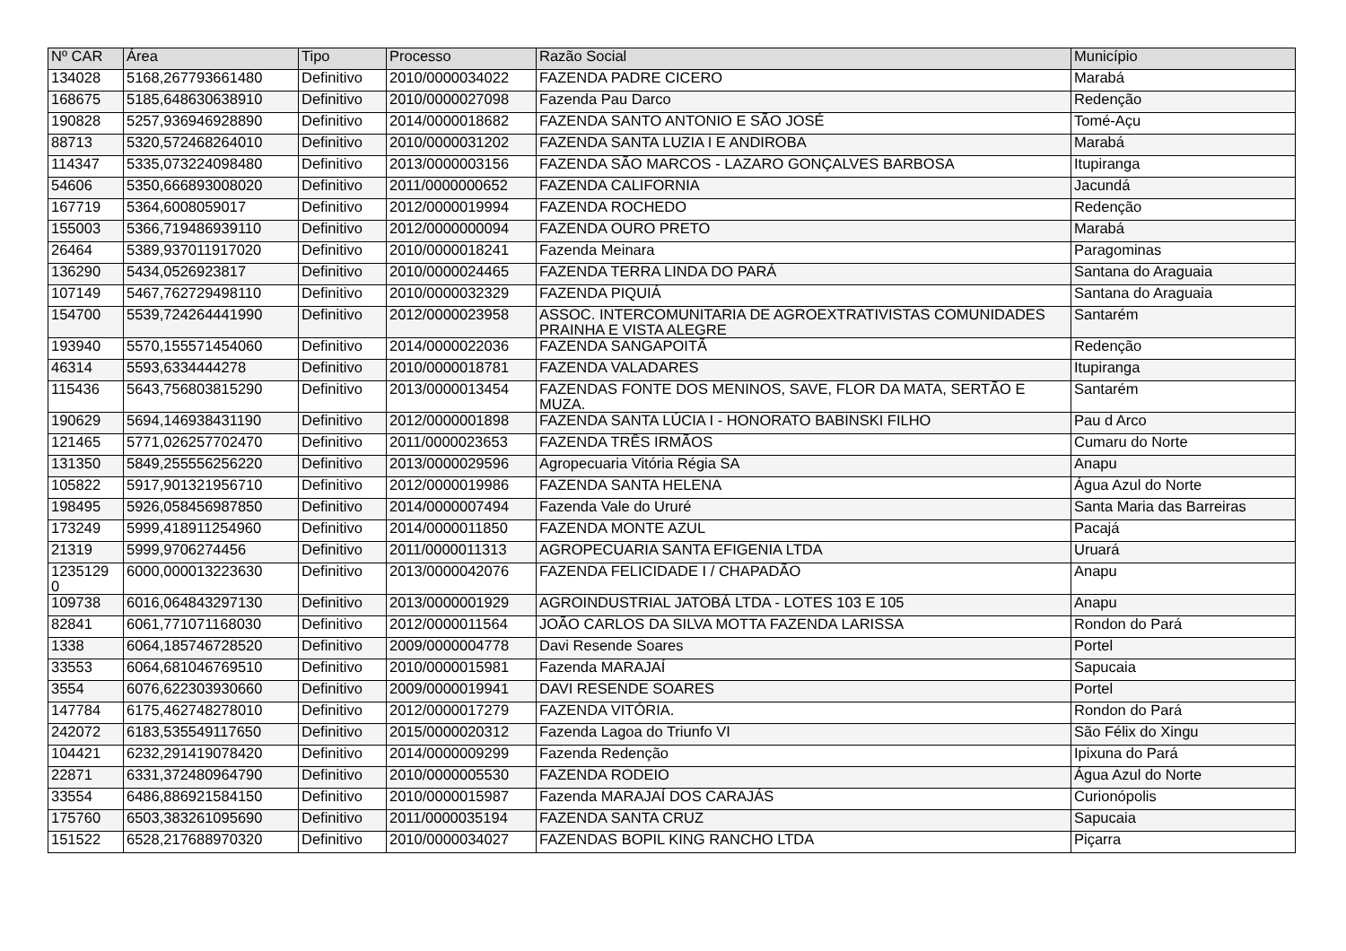| Nº CAR | Área | Tipo | Processo | Razão Social | Município |
| --- | --- | --- | --- | --- | --- |
| 134028 | 5168,267793661480 | Definitivo | 2010/0000034022 | FAZENDA PADRE CICERO | Marabá |
| 168675 | 5185,648630638910 | Definitivo | 2010/0000027098 | Fazenda Pau Darco | Redenção |
| 190828 | 5257,936946928890 | Definitivo | 2014/0000018682 | FAZENDA SANTO ANTONIO E SÃO JOSÉ | Tomé-Açu |
| 88713 | 5320,572468264010 | Definitivo | 2010/0000031202 | FAZENDA SANTA LUZIA I E ANDIROBA | Marabá |
| 114347 | 5335,073224098480 | Definitivo | 2013/0000003156 | FAZENDA SÃO MARCOS - LAZARO GONÇALVES BARBOSA | Itupiranga |
| 54606 | 5350,666893008020 | Definitivo | 2011/0000000652 | FAZENDA CALIFORNIA | Jacundá |
| 167719 | 5364,6008059017 | Definitivo | 2012/0000019994 | FAZENDA ROCHEDO | Redenção |
| 155003 | 5366,719486939110 | Definitivo | 2012/0000000094 | FAZENDA OURO PRETO | Marabá |
| 26464 | 5389,937011917020 | Definitivo | 2010/0000018241 | Fazenda Meinara | Paragominas |
| 136290 | 5434,0526923817 | Definitivo | 2010/0000024465 | FAZENDA TERRA LINDA DO PARÁ | Santana do Araguaia |
| 107149 | 5467,762729498110 | Definitivo | 2010/0000032329 | FAZENDA PIQUIÁ | Santana do Araguaia |
| 154700 | 5539,724264441990 | Definitivo | 2012/0000023958 | ASSOC. INTERCOMUNITARIA DE AGROEXTRATIVISTAS COMUNIDADES PRAINHA E VISTA ALEGRE | Santarém |
| 193940 | 5570,155571454060 | Definitivo | 2014/0000022036 | FAZENDA SANGAPOITÃ | Redenção |
| 46314 | 5593,6334444278 | Definitivo | 2010/0000018781 | FAZENDA VALADARES | Itupiranga |
| 115436 | 5643,756803815290 | Definitivo | 2013/0000013454 | FAZENDAS FONTE DOS MENINOS, SAVE, FLOR DA MATA, SERTÃO E MUZA. | Santarém |
| 190629 | 5694,146938431190 | Definitivo | 2012/0000001898 | FAZENDA SANTA LÚCIA I - HONORATO BABINSKI FILHO | Pau d Arco |
| 121465 | 5771,026257702470 | Definitivo | 2011/0000023653 | FAZENDA TRÊS IRMÃOS | Cumaru do Norte |
| 131350 | 5849,255556256220 | Definitivo | 2013/0000029596 | Agropecuaria Vitória Régia SA | Anapu |
| 105822 | 5917,901321956710 | Definitivo | 2012/0000019986 | FAZENDA SANTA HELENA | Água Azul do Norte |
| 198495 | 5926,058456987850 | Definitivo | 2014/0000007494 | Fazenda Vale do Ururé | Santa Maria das Barreiras |
| 173249 | 5999,418911254960 | Definitivo | 2014/0000011850 | FAZENDA MONTE AZUL | Pacajá |
| 21319 | 5999,9706274456 | Definitivo | 2011/0000011313 | AGROPECUARIA SANTA EFIGENIA LTDA | Uruará |
| 1235129 0 | 6000,000013223630 | Definitivo | 2013/0000042076 | FAZENDA FELICIDADE I / CHAPADÃO | Anapu |
| 109738 | 6016,064843297130 | Definitivo | 2013/0000001929 | AGROINDUSTRIAL JATOBÁ LTDA - LOTES 103 E 105 | Anapu |
| 82841 | 6061,771071168030 | Definitivo | 2012/0000011564 | JOÃO CARLOS DA SILVA MOTTA FAZENDA LARISSA | Rondon do Pará |
| 1338 | 6064,185746728520 | Definitivo | 2009/0000004778 | Davi Resende Soares | Portel |
| 33553 | 6064,681046769510 | Definitivo | 2010/0000015981 | Fazenda MARAJAÍ | Sapucaia |
| 3554 | 6076,622303930660 | Definitivo | 2009/0000019941 | DAVI RESENDE SOARES | Portel |
| 147784 | 6175,462748278010 | Definitivo | 2012/0000017279 | FAZENDA VITÓRIA. | Rondon do Pará |
| 242072 | 6183,535549117650 | Definitivo | 2015/0000020312 | Fazenda Lagoa do Triunfo VI | São Félix do Xingu |
| 104421 | 6232,291419078420 | Definitivo | 2014/0000009299 | Fazenda Redenção | Ipixuna do Pará |
| 22871 | 6331,372480964790 | Definitivo | 2010/0000005530 | FAZENDA RODEIO | Água Azul do Norte |
| 33554 | 6486,886921584150 | Definitivo | 2010/0000015987 | Fazenda MARAJAÍ DOS CARAJÁS | Curionópolis |
| 175760 | 6503,383261095690 | Definitivo | 2011/0000035194 | FAZENDA SANTA CRUZ | Sapucaia |
| 151522 | 6528,217688970320 | Definitivo | 2010/0000034027 | FAZENDAS BOPIL KING RANCHO LTDA | Piçarra |